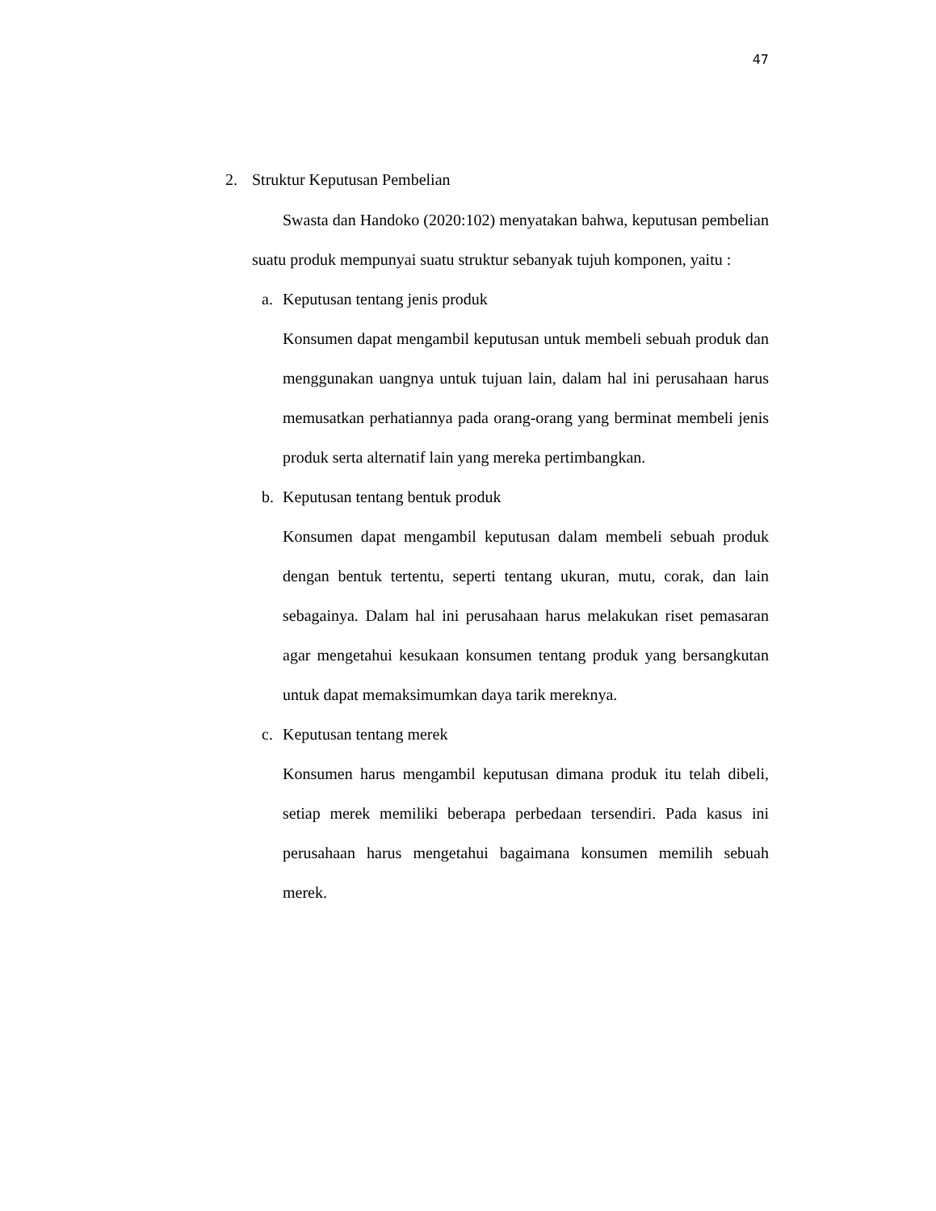47
2. Struktur Keputusan Pembelian
Swasta dan Handoko (2020:102) menyatakan bahwa, keputusan pembelian suatu produk mempunyai suatu struktur sebanyak tujuh komponen, yaitu :
a. Keputusan tentang jenis produk
Konsumen dapat mengambil keputusan untuk membeli sebuah produk dan menggunakan uangnya untuk tujuan lain, dalam hal ini perusahaan harus memusatkan perhatiannya pada orang-orang yang berminat membeli jenis produk serta alternatif lain yang mereka pertimbangkan.
b. Keputusan tentang bentuk produk
Konsumen dapat mengambil keputusan dalam membeli sebuah produk dengan bentuk tertentu, seperti tentang ukuran, mutu, corak, dan lain sebagainya. Dalam hal ini perusahaan harus melakukan riset pemasaran agar mengetahui kesukaan konsumen tentang produk yang bersangkutan untuk dapat memaksimumkan daya tarik mereknya.
c. Keputusan tentang merek
Konsumen harus mengambil keputusan dimana produk itu telah dibeli, setiap merek memiliki beberapa perbedaan tersendiri. Pada kasus ini perusahaan harus mengetahui bagaimana konsumen memilih sebuah merek.